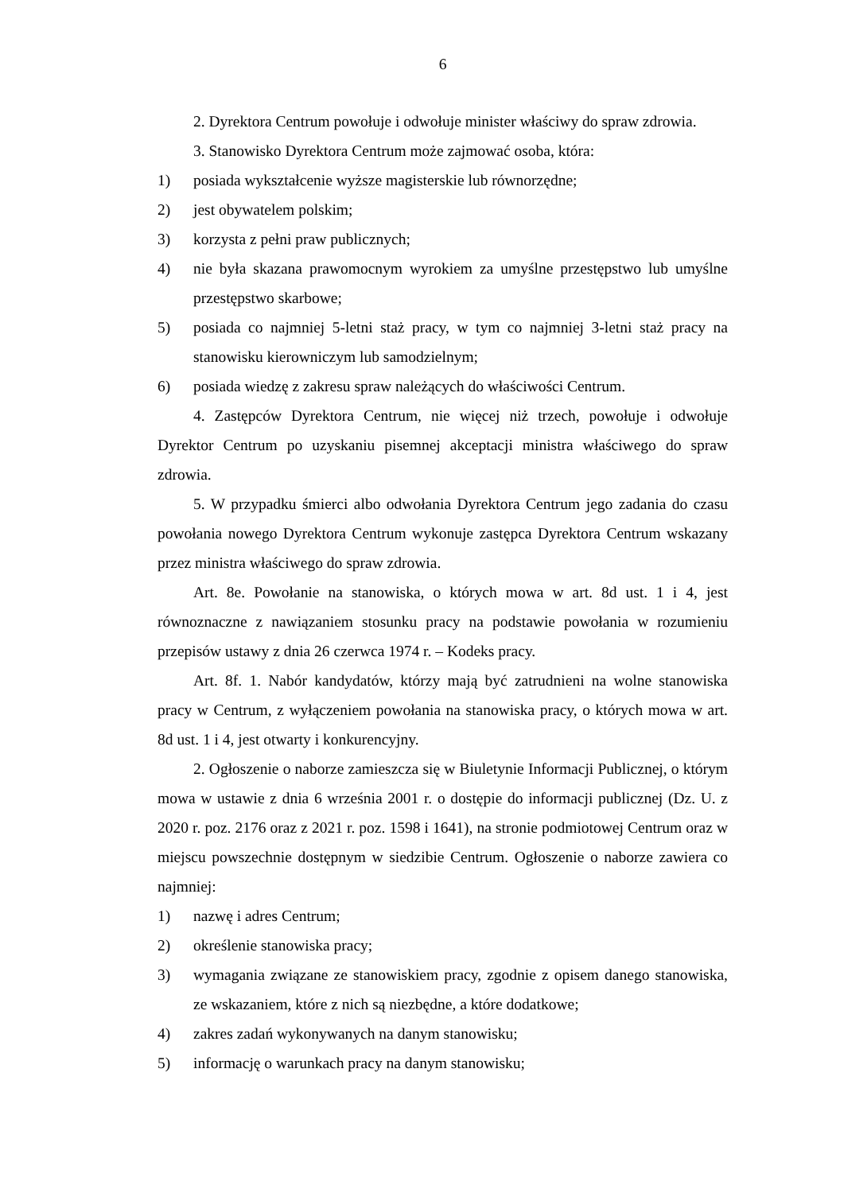6
2. Dyrektora Centrum powołuje i odwołuje minister właściwy do spraw zdrowia.
3. Stanowisko Dyrektora Centrum może zajmować osoba, która:
1) posiada wykształcenie wyższe magisterskie lub równorzędne;
2) jest obywatelem polskim;
3) korzysta z pełni praw publicznych;
4) nie była skazana prawomocnym wyrokiem za umyślne przestępstwo lub umyślne przestępstwo skarbowe;
5) posiada co najmniej 5-letni staż pracy, w tym co najmniej 3-letni staż pracy na stanowisku kierowniczym lub samodzielnym;
6) posiada wiedzę z zakresu spraw należących do właściwości Centrum.
4. Zastępców Dyrektora Centrum, nie więcej niż trzech, powołuje i odwołuje Dyrektor Centrum po uzyskaniu pisemnej akceptacji ministra właściwego do spraw zdrowia.
5. W przypadku śmierci albo odwołania Dyrektora Centrum jego zadania do czasu powołania nowego Dyrektora Centrum wykonuje zastępca Dyrektora Centrum wskazany przez ministra właściwego do spraw zdrowia.
Art. 8e. Powołanie na stanowiska, o których mowa w art. 8d ust. 1 i 4, jest równoznaczne z nawiązaniem stosunku pracy na podstawie powołania w rozumieniu przepisów ustawy z dnia 26 czerwca 1974 r. – Kodeks pracy.
Art. 8f. 1. Nabór kandydatów, którzy mają być zatrudnieni na wolne stanowiska pracy w Centrum, z wyłączeniem powołania na stanowiska pracy, o których mowa w art. 8d ust. 1 i 4, jest otwarty i konkurencyjny.
2. Ogłoszenie o naborze zamieszcza się w Biuletynie Informacji Publicznej, o którym mowa w ustawie z dnia 6 września 2001 r. o dostępie do informacji publicznej (Dz. U. z 2020 r. poz. 2176 oraz z 2021 r. poz. 1598 i 1641), na stronie podmiotowej Centrum oraz w miejscu powszechnie dostępnym w siedzibie Centrum. Ogłoszenie o naborze zawiera co najmniej:
1) nazwę i adres Centrum;
2) określenie stanowiska pracy;
3) wymagania związane ze stanowiskiem pracy, zgodnie z opisem danego stanowiska, ze wskazaniem, które z nich są niezbędne, a które dodatkowe;
4) zakres zadań wykonywanych na danym stanowisku;
5) informację o warunkach pracy na danym stanowisku;